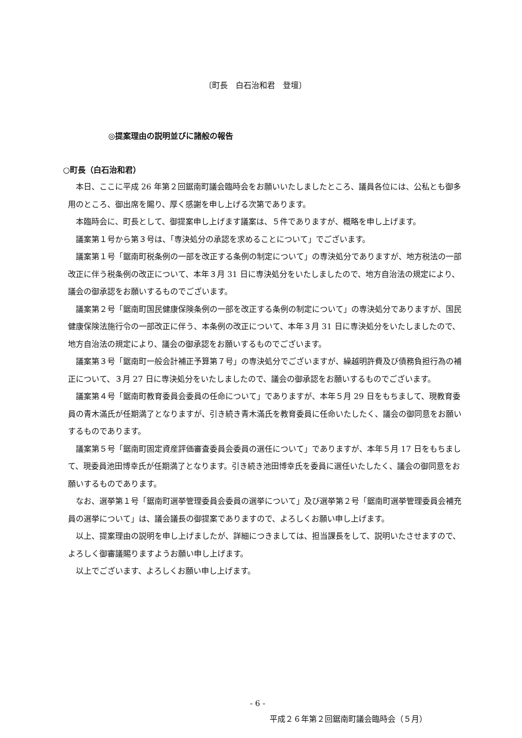〔町長　白石治和君　登壇〕
◎提案理由の説明並びに諸般の報告
○町長（白石治和君）
本日、ここに平成 26 年第２回鋸南町議会臨時会をお願いいたしましたところ、議員各位には、公私とも御多用のところ、御出席を賜り、厚く感謝を申し上げる次第であります。
本臨時会に、町長として、御提案申し上げます議案は、５件でありますが、概略を申し上げます。
議案第１号から第３号は、「専決処分の承認を求めることについて」でございます。
議案第１号「鋸南町税条例の一部を改正する条例の制定について」の専決処分でありますが、地方税法の一部改正に伴う税条例の改正について、本年３月 31 日に専決処分をいたしましたので、地方自治法の規定により、議会の御承認をお願いするものでございます。
議案第２号「鋸南町国民健康保険条例の一部を改正する条例の制定について」の専決処分でありますが、国民健康保険法施行令の一部改正に伴う、本条例の改正について、本年３月 31 日に専決処分をいたしましたので、地方自治法の規定により、議会の御承認をお願いするものでございます。
議案第３号「鋸南町一般会計補正予算第７号」の専決処分でございますが、繰越明許費及び債務負担行為の補正について、３月 27 日に専決処分をいたしましたので、議会の御承認をお願いするものでございます。
議案第４号「鋸南町教育委員会委員の任命について」でありますが、本年５月 29 日をもちまして、現教育委員の青木滿氏が任期満了となりますが、引き続き青木滿氏を教育委員に任命いたしたく、議会の御同意をお願いするものであります。
議案第５号「鋸南町固定資産評価審査委員会委員の選任について」でありますが、本年５月 17 日をもちまして、現委員池田博幸氏が任期満了となります。引き続き池田博幸氏を委員に選任いたしたく、議会の御同意をお願いするものであります。
なお、選挙第１号「鋸南町選挙管理委員会委員の選挙について」及び選挙第２号「鋸南町選挙管理委員会補充員の選挙について」は、議会議長の御提案でありますので、よろしくお願い申し上げます。
以上、提案理由の説明を申し上げましたが、詳細につきましては、担当課長をして、説明いたさせますので、よろしく御審議賜りますようお願い申し上げます。
以上でございます、よろしくお願い申し上げます。
- 6 -
平成２６年第２回鋸南町議会臨時会（５月）